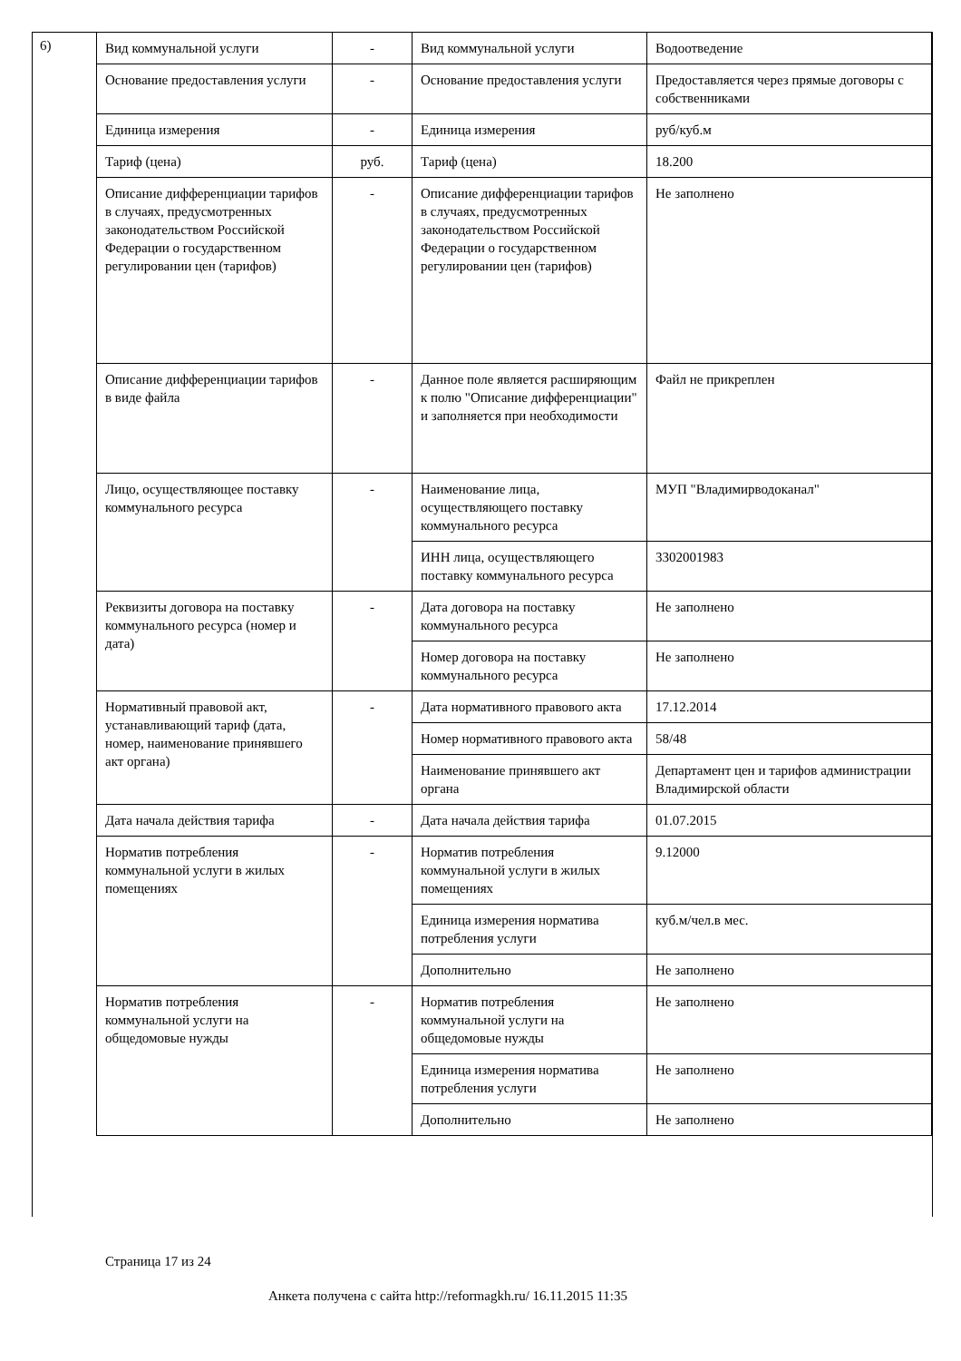6)
| Вид коммунальной услуги | - | Вид коммунальной услуги | Водоотведение |
| Основание предоставления услуги | - | Основание предоставления услуги | Предоставляется через прямые договоры с собственниками |
| Единица измерения | - | Единица измерения | руб/куб.м |
| Тариф (цена) | руб. | Тариф (цена) | 18.200 |
| Описание дифференциации тарифов в случаях, предусмотренных законодательством Российской Федерации о государственном регулировании цен (тарифов) | - | Описание дифференциации тарифов в случаях, предусмотренных законодательством Российской Федерации о государственном регулировании цен (тарифов) | Не заполнено |
| Описание дифференциации тарифов в виде файла | - | Данное поле является расширяющим к полю "Описание дифференциации" и заполняется при необходимости | Файл не прикреплен |
| Лицо, осуществляющее поставку коммунального ресурса | - | Наименование лица, осуществляющего поставку коммунального ресурса | МУП "Владимирводоканал" |
| | | ИНН лица, осуществляющего поставку коммунального ресурса | 3302001983 |
| Реквизиты договора на поставку коммунального ресурса (номер и дата) | - | Дата договора на поставку коммунального ресурса | Не заполнено |
| | | Номер договора на поставку коммунального ресурса | Не заполнено |
| Нормативный правовой акт, устанавливающий тариф (дата, номер, наименование принявшего акт органа) | - | Дата нормативного правового акта | 17.12.2014 |
| | | Номер нормативного правового акта | 58/48 |
| | | Наименование принявшего акт органа | Департамент цен и тарифов администрации Владимирской области |
| Дата начала действия тарифа | - | Дата начала действия тарифа | 01.07.2015 |
| Норматив потребления коммунальной услуги в жилых помещениях | - | Норматив потребления коммунальной услуги в жилых помещениях | 9.12000 |
| | | Единица измерения норматива потребления услуги | куб.м/чел.в мес. |
| | | Дополнительно | Не заполнено |
| Норматив потребления коммунальной услуги на общедомовые нужды | - | Норматив потребления коммунальной услуги на общедомовые нужды | Не заполнено |
| | | Единица измерения норматива потребления услуги | Не заполнено |
| | | Дополнительно | Не заполнено |
Страница 17 из 24
Анкета получена с сайта http://reformagkh.ru/ 16.11.2015 11:35